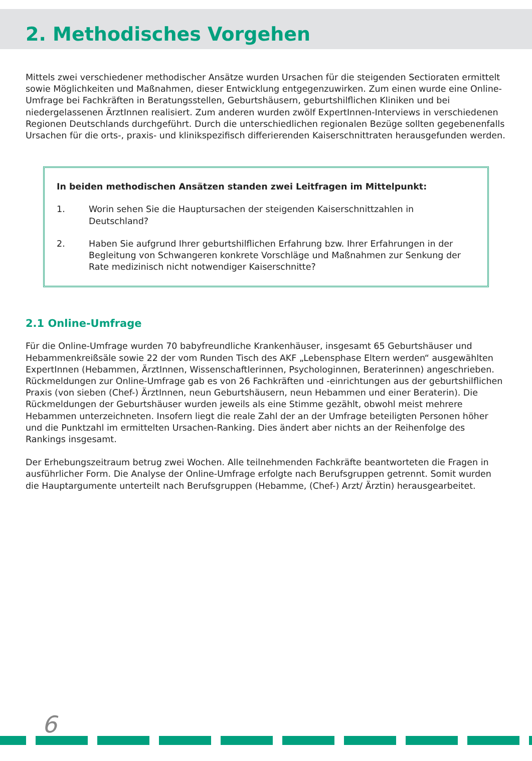2. Methodisches Vorgehen
Mittels zwei verschiedener methodischer Ansätze wurden Ursachen für die steigenden Sectioraten ermittelt sowie Möglichkeiten und Maßnahmen, dieser Entwicklung entgegenzuwirken. Zum einen wurde eine Online-Umfrage bei Fachkräften in Beratungsstellen, Geburtshäusern, geburtshilflichen Kliniken und bei niedergelassenen ÄrztInnen realisiert. Zum anderen wurden zwölf ExpertInnen-Interviews in verschiedenen Regionen Deutschlands durchgeführt. Durch die unterschiedlichen regionalen Bezüge sollten gegebenenfalls Ursachen für die orts-, praxis- und klinikspezifisch differierenden Kaiserschnittraten herausgefunden werden.
In beiden methodischen Ansätzen standen zwei Leitfragen im Mittelpunkt:
1. Worin sehen Sie die Hauptursachen der steigenden Kaiserschnittzahlen in Deutschland?
2. Haben Sie aufgrund Ihrer geburtshilflichen Erfahrung bzw. Ihrer Erfahrungen in der Begleitung von Schwangeren konkrete Vorschläge und Maßnahmen zur Senkung der Rate medizinisch nicht notwendiger Kaiserschnitte?
2.1 Online-Umfrage
Für die Online-Umfrage wurden 70 babyfreundliche Krankenhäuser, insgesamt 65 Geburtshäuser und Hebammenkreißsäle sowie 22 der vom Runden Tisch des AKF „Lebensphase Eltern werden“ ausgewählten ExpertInnen (Hebammen, ÄrztInnen, Wissenschaftlerinnen, Psychologinnen, Beraterinnen) angeschrieben. Rückmeldungen zur Online-Umfrage gab es von 26 Fachkräften und -einrichtungen aus der geburtshilflichen Praxis (von sieben (Chef-) ÄrztInnen, neun Geburtshäusern, neun Hebammen und einer Beraterin). Die Rückmeldungen der Geburtshäuser wurden jeweils als eine Stimme gezählt, obwohl meist mehrere Hebammen unterzeichneten. Insofern liegt die reale Zahl der an der Umfrage beteiligten Personen höher und die Punktzahl im ermittelten Ursachen-Ranking. Dies ändert aber nichts an der Reihenfolge des Rankings insgesamt.
Der Erhebungszeitraum betrug zwei Wochen. Alle teilnehmenden Fachkräfte beantworteten die Fragen in ausführlicher Form. Die Analyse der Online-Umfrage erfolgte nach Berufsgruppen getrennt. Somit wurden die Hauptargumente unterteilt nach Berufsgruppen (Hebamme, (Chef-) Arzt/ Ärztin) herausgearbeitet.
6